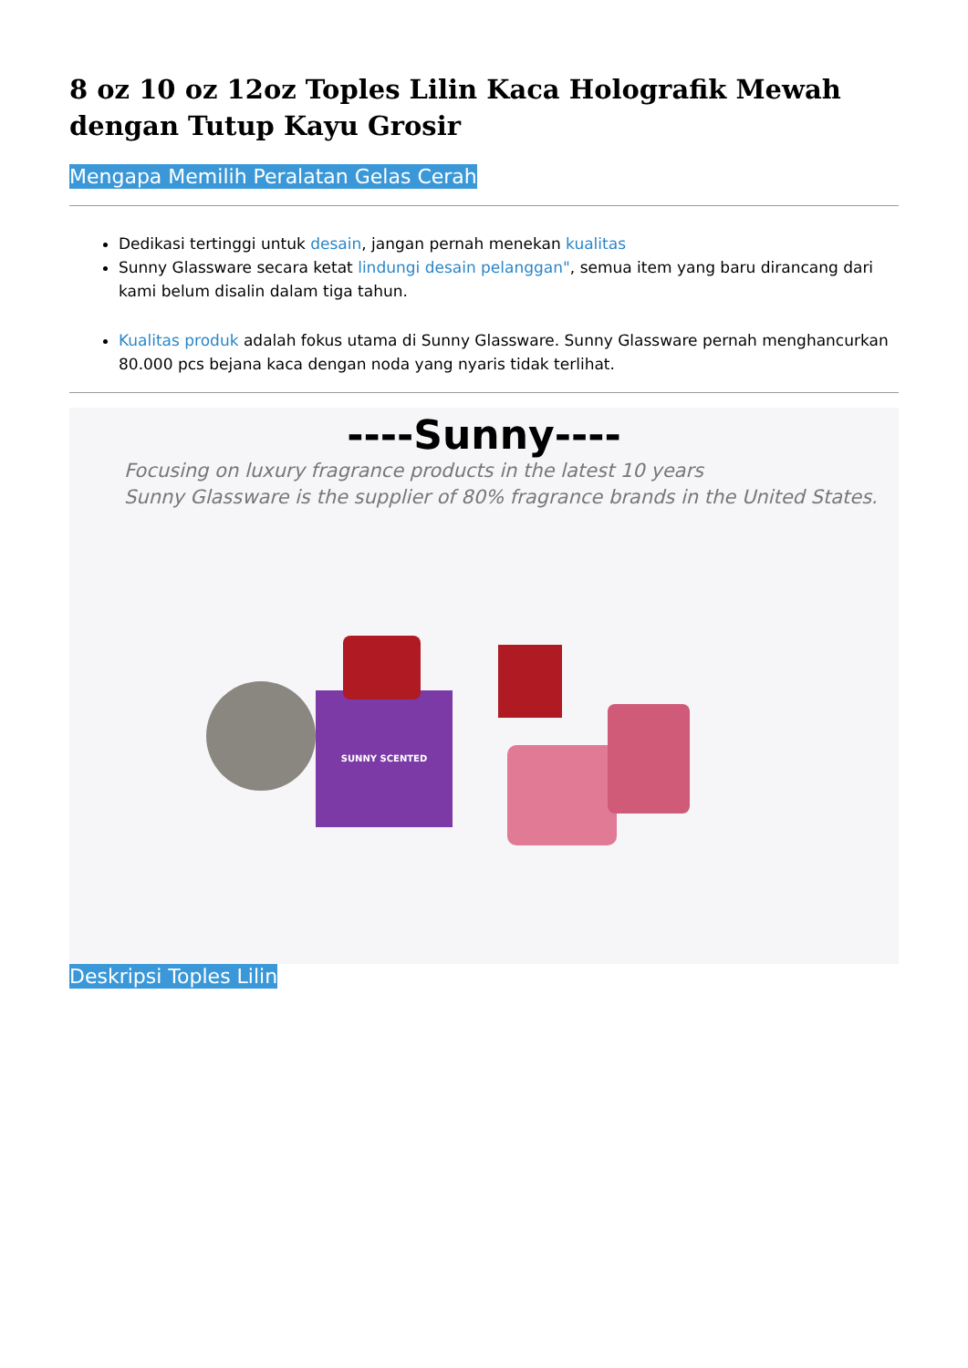8 oz 10 oz 12oz Toples Lilin Kaca Holografik Mewah dengan Tutup Kayu Grosir
Mengapa Memilih Peralatan Gelas Cerah
Dedikasi tertinggi untuk desain, jangan pernah menekan kualitas
Sunny Glassware secara ketat lindungi desain pelanggan", semua item yang baru dirancang dari kami belum disalin dalam tiga tahun.
Kualitas produk adalah fokus utama di Sunny Glassware. Sunny Glassware pernah menghancurkan 80.000 pcs bejana kaca dengan noda yang nyaris tidak terlihat.
----Sunny----
Focusing on luxury fragrance products in the latest 10 years
Sunny Glassware is the supplier of 80% fragrance brands in the United States.
SUNNY SCENTED
Deskripsi Toples Lilin